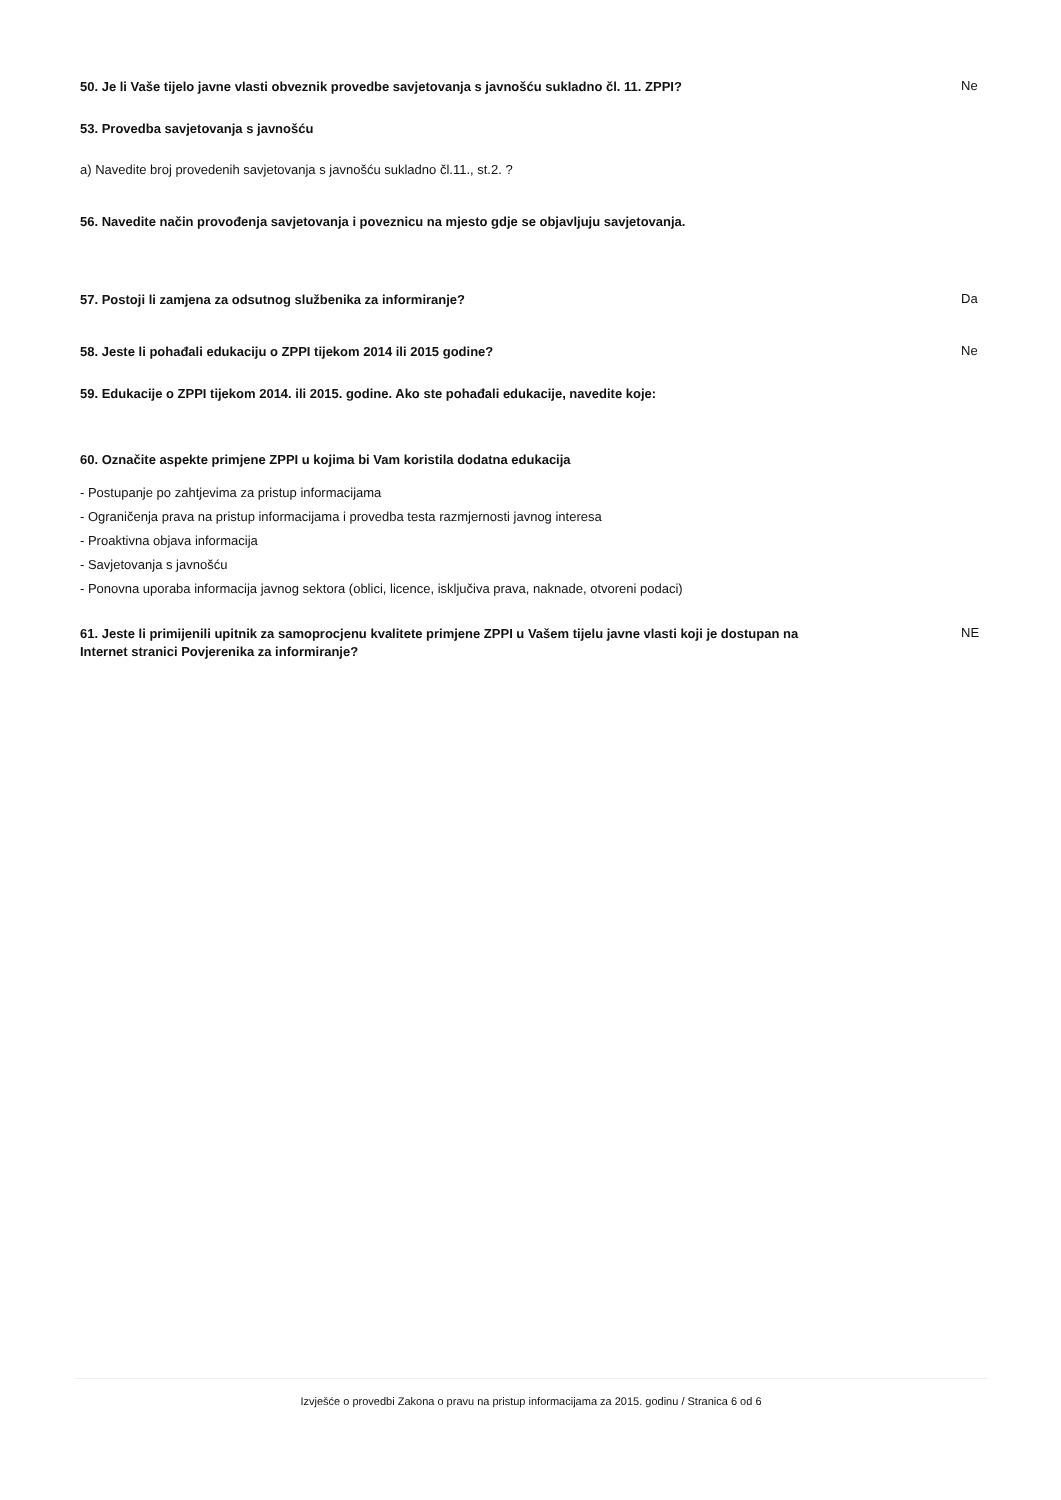50. Je li Vaše tijelo javne vlasti obveznik provedbe savjetovanja s javnošću sukladno čl. 11. ZPPI?
Ne
53. Provedba savjetovanja s javnošću
a) Navedite broj provedenih savjetovanja s javnošću sukladno čl.11., st.2. ?
56. Navedite način provođenja savjetovanja i poveznicu na mjesto gdje se objavljuju savjetovanja.
57. Postoji li zamjena za odsutnog službenika za informiranje?
Da
58. Jeste li pohađali edukaciju o ZPPI tijekom 2014 ili 2015 godine?
Ne
59. Edukacije o ZPPI tijekom 2014. ili 2015. godine. Ako ste pohađali edukacije, navedite koje:
60. Označite aspekte primjene ZPPI u kojima bi Vam koristila dodatna edukacija
- Postupanje po zahtjevima za pristup informacijama
- Ograničenja prava na pristup informacijama i provedba testa razmjernosti javnog interesa
- Proaktivna objava informacija
- Savjetovanja s javnošću
- Ponovna uporaba informacija javnog sektora (oblici, licence, isključiva prava, naknade, otvoreni podaci)
61. Jeste li primijenili upitnik za samoprocjenu kvalitete primjene ZPPI u Vašem tijelu javne vlasti koji je dostupan na Internet stranici Povjerenika za informiranje?
NE
Izvješće o provedbi Zakona o pravu na pristup informacijama za 2015. godinu / Stranica 6 od 6